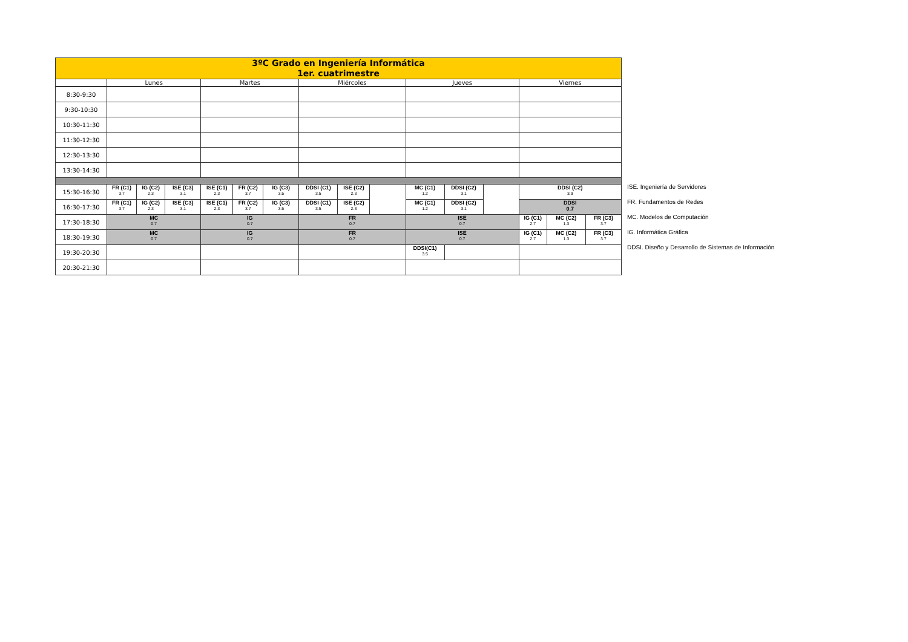| 3ºC Grado en Ingeniería Informática 1er. cuatrimestre | | | | | | | | | | | | | | | |
| | Lunes | | | Martes | | | Miércoles | | | Jueves | | | Viernes | | |
| 8:30-9:30 | | | | | | | | | | | | | | | |
| 9:30-10:30 | | | | | | | | | | | | | | | |
| 10:30-11:30 | | | | | | | | | | | | | | | |
| 11:30-12:30 | | | | | | | | | | | | | | | |
| 12:30-13:30 | | | | | | | | | | | | | | | |
| 13:30-14:30 | | | | | | | | | | | | | | | |
| 15:30-16:30 | FR (C1) 3.7 | IG (C2) 2.3 | ISE (C3) 3.1 | ISE (C1) 2.3 | FR (C2) 3.7 | IG (C3) 3.5 | DDSI (C1) 3.5 | ISE (C2) 2.3 | | MC (C1) 1.2 | DDSI (C2) 3.1 | | DDSI (C2) 3.9 | | |
| 16:30-17:30 | FR (C1) 3.7 | IG (C2) 2.3 | ISE (C3) 3.1 | ISE (C1) 2.3 | FR (C2) 3.7 | IG (C3) 3.5 | DDSI (C1) 3.5 | ISE (C2) 2.3 | | MC (C1) 1.2 | DDSI (C2) 3.1 | | DDSI 0.7 | | |
| 17:30-18:30 | MC 0.7 | | | IG 0.7 | | | FR 0.7 | | | ISE 0.7 | | | IG (C1) 2.7 | MC (C2) 1.3 | FR (C3) 3.7 |
| 18:30-19:30 | MC 0.7 | | | IG 0.7 | | | FR 0.7 | | | ISE 0.7 | | | IG (C1) 2.7 | MC (C2) 1.3 | FR (C3) 3.7 |
| 19:30-20:30 | | | | | | | | | | DDSI(C1) 3.5 | | | | | |
| 20:30-21:30 | | | | | | | | | | | | | | | |
ISE. Ingeniería de Servidores
FR. Fundamentos de Redes
MC. Modelos de Computación
IG. Informática Gráfica
DDSI. Diseño y Desarrollo de Sistemas de Información